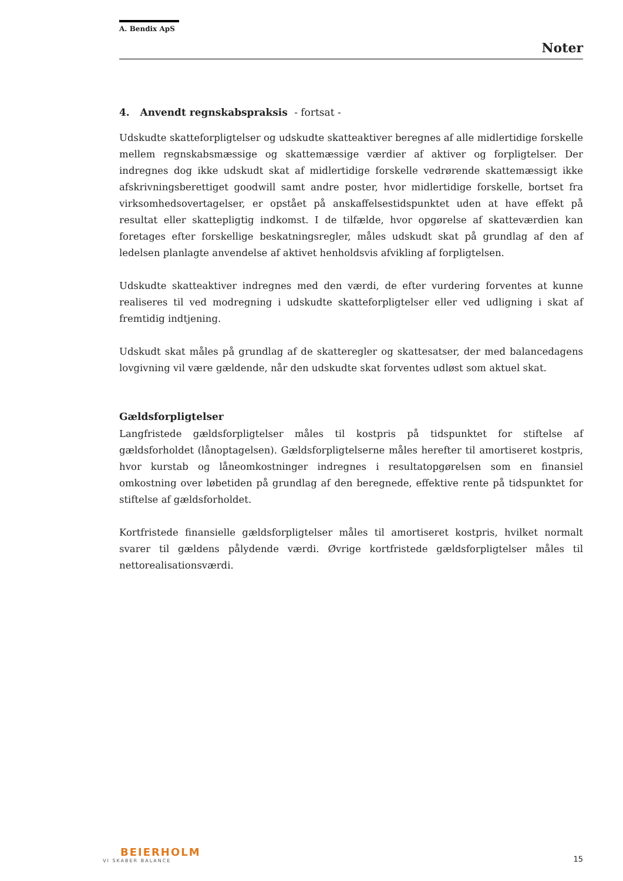A. Bendix ApS
Noter
4. Anvendt regnskabspraksis - fortsat -
Udskudte skatteforpligtelser og udskudte skatteaktiver beregnes af alle midlertidige forskelle mellem regnskabsmæssige og skattemæssige værdier af aktiver og forpligtelser. Der indregnes dog ikke udskudt skat af midlertidige forskelle vedrørende skattemæssigt ikke afskrivningsberettiget goodwill samt andre poster, hvor midlertidige forskelle, bortset fra virksomhedsovertagelser, er opstået på anskaffelsestidspunktet uden at have effekt på resultat eller skattepligtig indkomst. I de tilfælde, hvor opgørelse af skatteværdien kan foretages efter forskellige beskatningsregler, måles udskudt skat på grundlag af den af ledelsen planlagte anvendelse af aktivet henholdsvis afvikling af forpligtelsen.
Udskudte skatteaktiver indregnes med den værdi, de efter vurdering forventes at kunne realiseres til ved modregning i udskudte skatteforpligtelser eller ved udligning i skat af fremtidig indtjening.
Udskudt skat måles på grundlag af de skatteregler og skattesatser, der med balancedagens lovgivning vil være gældende, når den udskudte skat forventes udløst som aktuel skat.
Gældsforpligtelser
Langfristede gældsforpligtelser måles til kostpris på tidspunktet for stiftelse af gældsforholdet (lånoptagelsen). Gældsforpligtelserne måles herefter til amortiseret kostpris, hvor kurstab og låneomkostninger indregnes i resultatopgørelsen som en finansiel omkostning over løbetiden på grundlag af den beregnede, effektive rente på tidspunktet for stiftelse af gældsforholdet.
Kortfristede finansielle gældsforpligtelser måles til amortiseret kostpris, hvilket normalt svarer til gældens pålydende værdi. Øvrige kortfristede gældsforpligtelser måles til nettorealisationsværdi.
BEIERHOLM
VI SKABER BALANCE
15